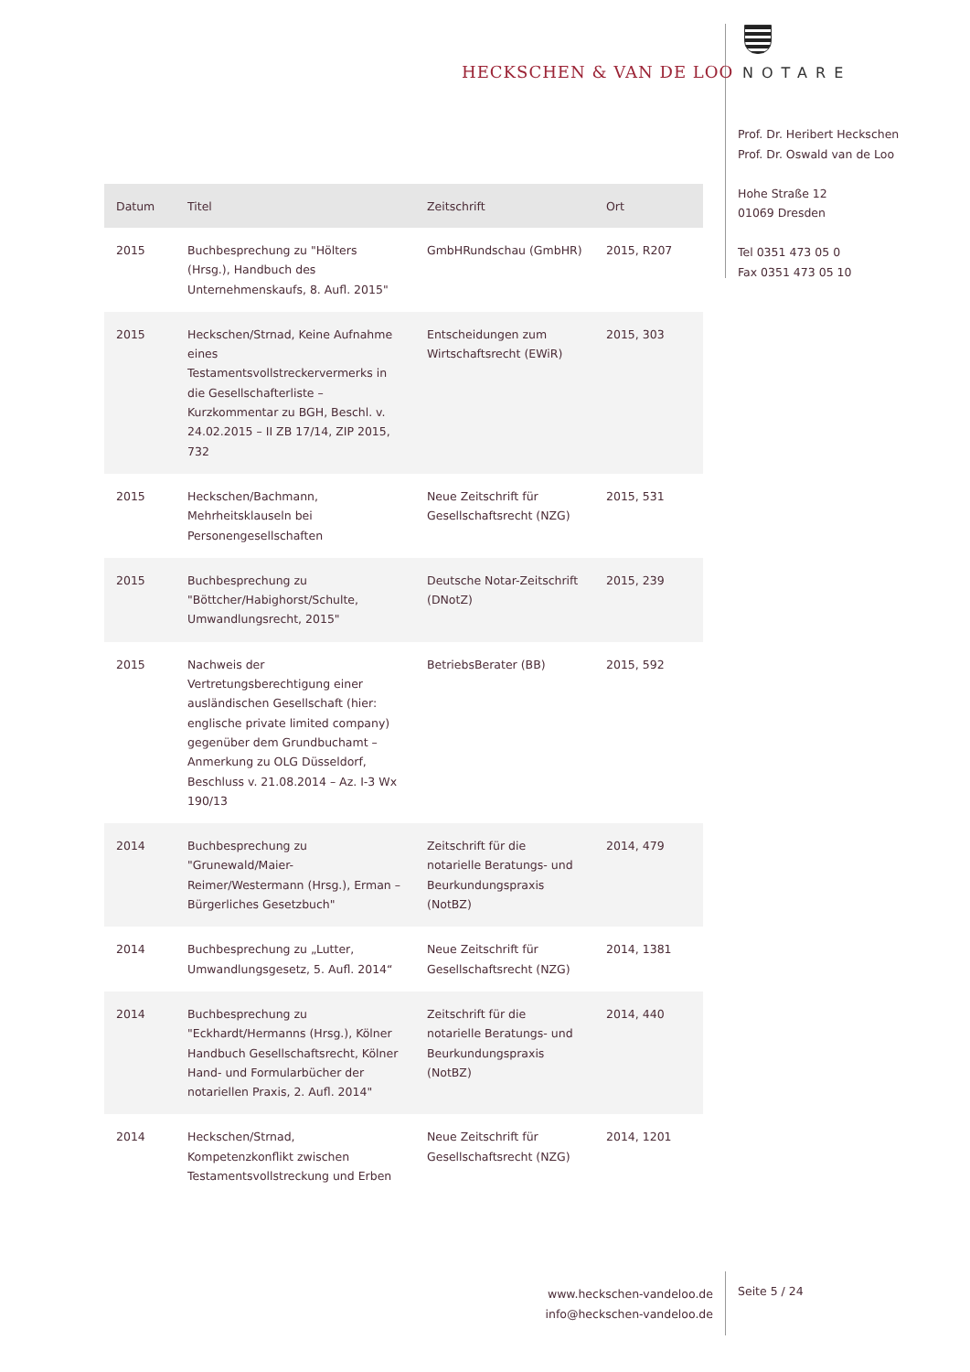HECKSCHEN & VAN DE LOO NOTARE
Prof. Dr. Heribert Heckschen
Prof. Dr. Oswald van de Loo
Hohe Straße 12
01069 Dresden
Tel 0351 473 05 0
Fax 0351 473 05 10
| Datum | Titel | Zeitschrift | Ort |
| --- | --- | --- | --- |
| 2015 | Buchbesprechung zu "Hölters (Hrsg.), Handbuch des Unternehmenskaufs, 8. Aufl. 2015" | GmbHRundschau (GmbHR) | 2015, R207 |
| 2015 | Heckschen/Strnad, Keine Aufnahme eines Testamentsvollstreckervermerks in die Gesellschafterliste – Kurzkommentar zu BGH, Beschl. v. 24.02.2015 – II ZB 17/14, ZIP 2015, 732 | Entscheidungen zum Wirtschaftsrecht (EWiR) | 2015, 303 |
| 2015 | Heckschen/Bachmann, Mehrheitsklauseln bei Personengesellschaften | Neue Zeitschrift für Gesellschaftsrecht (NZG) | 2015, 531 |
| 2015 | Buchbesprechung zu "Böttcher/Habighorst/Schulte, Umwandlungsrecht, 2015" | Deutsche Notar-Zeitschrift (DNotZ) | 2015, 239 |
| 2015 | Nachweis der Vertretungsberechtigung einer ausländischen Gesellschaft (hier: englische private limited company) gegenüber dem Grundbuchamt – Anmerkung zu OLG Düsseldorf, Beschluss v. 21.08.2014 – Az. I-3 Wx 190/13 | BetriebsBerater (BB) | 2015, 592 |
| 2014 | Buchbesprechung zu "Grunewald/Maier-Reimer/Westermann (Hrsg.), Erman – Bürgerliches Gesetzbuch" | Zeitschrift für die notarielle Beratungs- und Beurkundungspraxis (NotBZ) | 2014, 479 |
| 2014 | Buchbesprechung zu „Lutter, Umwandlungsgesetz, 5. Aufl. 2014“ | Neue Zeitschrift für Gesellschaftsrecht (NZG) | 2014, 1381 |
| 2014 | Buchbesprechung zu "Eckhardt/Hermanns (Hrsg.), Kölner Handbuch Gesellschaftsrecht, Kölner Hand- und Formularbücher der notariellen Praxis, 2. Aufl. 2014" | Zeitschrift für die notarielle Beratungs- und Beurkundungspraxis (NotBZ) | 2014, 440 |
| 2014 | Heckschen/Strnad, Kompetenzkonflikt zwischen Testamentsvollstreckung und Erben | Neue Zeitschrift für Gesellschaftsrecht (NZG) | 2014, 1201 |
www.heckschen-vandeloo.de
info@heckschen-vandeloo.de
Seite 5 / 24